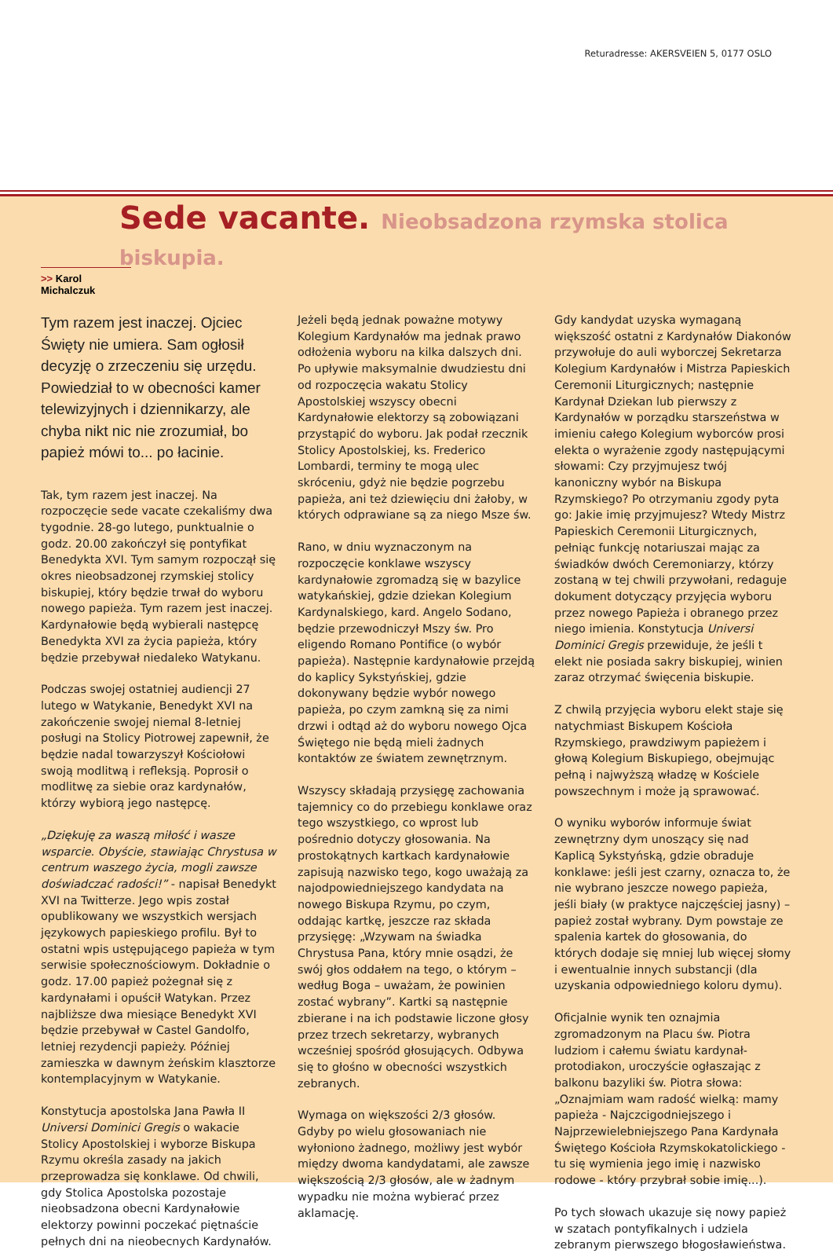Returadresse: AKERSVEIEN 5, 0177 OSLO
Sede vacante. Nieobsadzona rzymska stolica biskupia.
>> Karol Michalczuk
Tym razem jest inaczej. Ojciec Święty nie umiera. Sam ogłosił decyzję o zrzeczeniu się urzędu. Powiedział to w obecności kamer telewizyjnych i dziennikarzy, ale chyba nikt nic nie zrozumiał, bo papież mówi to... po łacinie.
Tak, tym razem jest inaczej. Na rozpoczęcie sede vacate czekaliśmy dwa tygodnie. 28-go lutego, punktualnie o godz. 20.00 zakończył się pontyfikat Benedykta XVI. Tym samym rozpoczął się okres nieobsadzonej rzymskiej stolicy biskupiej, który będzie trwał do wyboru nowego papieża. Tym razem jest inaczej. Kardynałowie będą wybierali następcę Benedykta XVI za życia papieża, który będzie przebywał niedaleko Watykanu.
Podczas swojej ostatniej audiencji 27 lutego w Watykanie, Benedykt XVI na zakończenie swojej niemal 8-letniej posługi na Stolicy Piotrowej zapewnił, że będzie nadal towarzyszył Kościołowi swoją modlitwą i refleksją. Poprosił o modlitwę za siebie oraz kardynałów, którzy wybiorą jego następcę.
„Dziękuję za waszą miłość i wasze wsparcie. Obyście, stawiając Chrystusa w centrum waszego życia, mogli zawsze doświadczać radości!” - napisał Benedykt XVI na Twitterze. Jego wpis został opublikowany we wszystkich wersjach językowych papieskiego profilu. Był to ostatni wpis ustępującego papieża w tym serwisie społecznościowym. Dokładnie o godz. 17.00 papież pożegnał się z kardynałami i opuścił Watykan. Przez najbliższe dwa miesiące Benedykt XVI będzie przebywał w Castel Gandolfo, letniej rezydencji papieży. Później zamieszka w dawnym żeńskim klasztorze kontemplacyjnym w Watykanie.
Konstytucja apostolska Jana Pawła II Universi Dominici Gregis o wakacie Stolicy Apostolskiej i wyborze Biskupa Rzymu określa zasady na jakich przeprowadza się konklawe. Od chwili, gdy Stolica Apostolska pozostaje nieobsadzona obecni Kardynałowie elektorzy powinni poczekać piętnaście pełnych dni na nieobecnych Kardynałów.
Jeżeli będą jednak poważne motywy Kolegium Kardynałów ma jednak prawo odłożenia wyboru na kilka dalszych dni. Po upływie maksymalnie dwudziestu dni od rozpoczęcia wakatu Stolicy Apostolskiej wszyscy obecni Kardynałowie elektorzy są zobowiązani przystąpić do wyboru. Jak podał rzecznik Stolicy Apostolskiej, ks. Frederico Lombardi, terminy te mogą ulec skróceniu, gdyż nie będzie pogrzebu papieża, ani też dziewięciu dni żałoby, w których odprawiane są za niego Msze św.
Rano, w dniu wyznaczonym na rozpoczęcie konklawe wszyscy kardynałowie zgromadzą się w bazylice watykańskiej, gdzie dziekan Kolegium Kardynalskiego, kard. Angelo Sodano, będzie przewodniczył Mszy św. Pro eligendo Romano Pontifice (o wybór papieża). Następnie kardynałowie przejdą do kaplicy Sykstyńskiej, gdzie dokonywany będzie wybór nowego papieża, po czym zamkną się za nimi drzwi i odtąd aż do wyboru nowego Ojca Świętego nie będą mieli żadnych kontaktów ze światem zewnętrznym.
Wszyscy składają przysięgę zachowania tajemnicy co do przebiegu konklawe oraz tego wszystkiego, co wprost lub pośrednio dotyczy głosowania. Na prostokątnych kartkach kardynałowie zapisują nazwisko tego, kogo uważają za najodpowiedniejszego kandydata na nowego Biskupa Rzymu, po czym, oddając kartkę, jeszcze raz składa przysięgę: „Wzywam na świadka Chrystusa Pana, który mnie osądzi, że swój głos oddałem na tego, o którym – według Boga – uważam, że powinien zostać wybrany”. Kartki są następnie zbierane i na ich podstawie liczone głosy przez trzech sekretarzy, wybranych wcześniej spośród głosujących. Odbywa się to głośno w obecności wszystkich zebranych.
Wymaga on większości 2/3 głosów. Gdyby po wielu głosowaniach nie wyłoniono żadnego, możliwy jest wybór między dwoma kandydatami, ale zawsze większością 2/3 głosów, ale w żadnym wypadku nie można wybierać przez aklamację.
Gdy kandydat uzyska wymaganą większość ostatni z Kardynałów Diakonów przywołuje do auli wyborczej Sekretarza Kolegium Kardynałów i Mistrza Papieskich Ceremonii Liturgicznych; następnie Kardynał Dziekan lub pierwszy z Kardynałów w porządku starszeństwa w imieniu całego Kolegium wyborców prosi elekta o wyrażenie zgody następującymi słowami: Czy przyjmujesz twój kanoniczny wybór na Biskupa Rzymskiego? Po otrzymaniu zgody pyta go: Jakie imię przyjmujesz? Wtedy Mistrz Papieskich Ceremonii Liturgicznych, pełniąc funkcję notariuszai mając za świadków dwóch Ceremoniarzy, którzy zostaną w tej chwili przywołani, redaguje dokument dotyczący przyjęcia wyboru przez nowego Papieża i obranego przez niego imienia. Konstytucja Universi Dominici Gregis przewiduje, że jeśli t elekt nie posiada sakry biskupiej, winien zaraz otrzymać święcenia biskupie.
Z chwilą przyjęcia wyboru elekt staje się natychmiast Biskupem Kościoła Rzymskiego, prawdziwym papieżem i głową Kolegium Biskupiego, obejmując pełną i najwyższą władzę w Kościele powszechnym i może ją sprawować.
O wyniku wyborów informuje świat zewnętrzny dym unoszący się nad Kaplicą Sykstyńską, gdzie obraduje konklawe: jeśli jest czarny, oznacza to, że nie wybrano jeszcze nowego papieża, jeśli biały (w praktyce najczęściej jasny) – papież został wybrany. Dym powstaje ze spalenia kartek do głosowania, do których dodaje się mniej lub więcej słomy i ewentualnie innych substancji (dla uzyskania odpowiedniego koloru dymu).
Oficjalnie wynik ten oznajmia zgromadzonym na Placu św. Piotra ludziom i całemu światu kardynał-protodiakon, uroczyście ogłaszając z balkonu bazyliki św. Piotra słowa: „Oznajmiam wam radość wielką: mamy papieża - Najczcigodniejszego i Najprzewielebniejszego Pana Kardynała Świętego Kościoła Rzymskokatolickiego - tu się wymienia jego imię i nazwisko rodowe - który przybrał sobie imię...).
Po tych słowach ukazuje się nowy papież w szatach pontyfikalnych i udziela zebranym pierwszego błogosławieństwa.